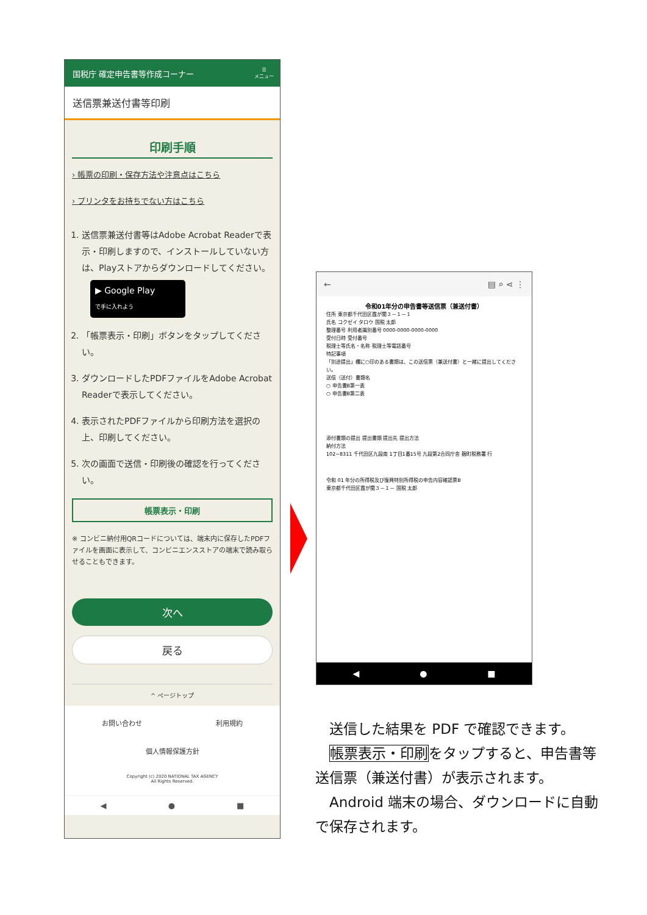国税庁 確定申告書等作成コーナー ☰
メニュー
送信票兼送付書等印刷
印刷手順
› 帳票の印刷・保存方法や注意点はこちら
› プリンタをお持ちでない方はこちら
1. 送信票兼送付書等はAdobe Acrobat Readerで表示・印刷しますので、インストールしていない方は、Playストアからダウンロードしてください。
▶ Google Play
で手に入れよう
2. 「帳票表示・印刷」ボタンをタップしてください。
3. ダウンロードしたPDFファイルをAdobe Acrobat Readerで表示してください。
4. 表示されたPDFファイルから印刷方法を選択の上、印刷してください。
5. 次の画面で送信・印刷後の確認を行ってください。
帳票表示・印刷
※ コンビニ納付用QRコードについては、端末内に保存したPDFファイルを画面に表示して、コンビニエンスストアの端末で読み取らせることもできます。
次へ
戻る
^ ページトップ
お問い合わせ 利用規約
個人情報保護方針
Copyright (c) 2020 NATIONAL TAX AGENCY
All Rights Reserved.
◀ ● ■
← ▤ ⌕ ⋖ ⋮
令和01年分の申告書等送信票（兼送付書）
住所 東京都千代田区霞が関３－１－１
氏名 コクゼイ タロウ 国税 太郎
整理番号 利用者識別番号 0000-0000-0000-0000
受付日時 受付番号
税理士等氏名・名称 税理士等電話番号
特記事項
「別途提出」欄に○印のある書類は、この送信票（兼送付書）と一緒に提出してください。
送信（送付）書類名
○ 申告書B第一表
○ 申告書B第二表
添付書類の提出 提出書類 提出先 提出方法
納付方法
102−8311 千代田区九段南 1丁目1番15号 九段第2合同庁舎 麹町税務署 行
令和 01 年分の所得税及び復興特別所得税の申告内容確認票B
東京都千代田区霞が関３－１－ 国税 太郎
◀ ● ■
 送信した結果を PDF で確認できます。
 帳票表示・印刷をタップすると、申告書等送信票（兼送付書）が表示されます。
 Android 端末の場合、ダウンロードに自動で保存されます。